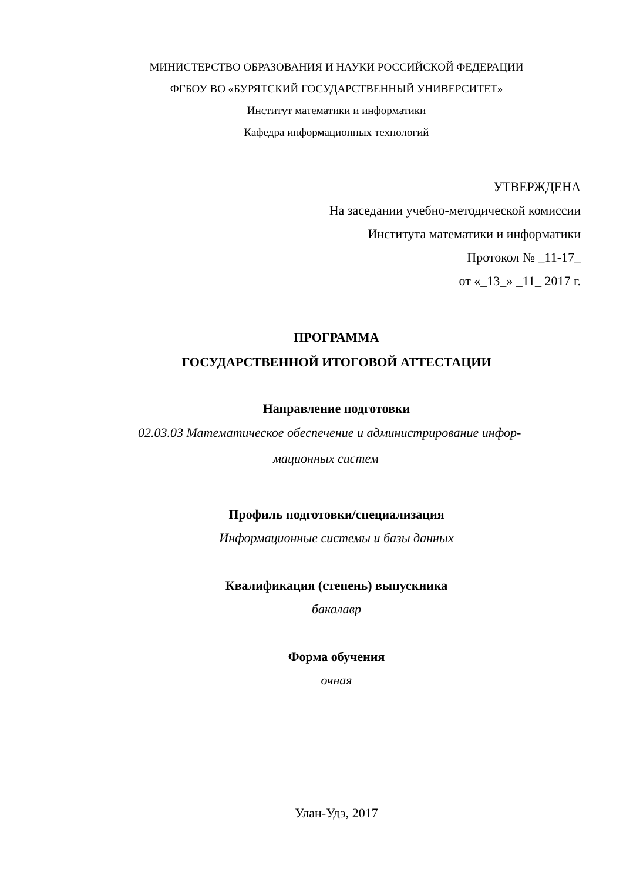МИНИСТЕРСТВО ОБРАЗОВАНИЯ И НАУКИ РОССИЙСКОЙ ФЕДЕРАЦИИ
ФГБОУ ВО «БУРЯТСКИЙ ГОСУДАРСТВЕННЫЙ УНИВЕРСИТЕТ»
Институт математики и информатики
Кафедра информационных технологий
УТВЕРЖДЕНА
На заседании учебно-методической комиссии
Института математики и информатики
Протокол № _11-17_
от «_13_» _11_ 2017 г.
ПРОГРАММА
ГОСУДАРСТВЕННОЙ ИТОГОВОЙ АТТЕСТАЦИИ
Направление подготовки
02.03.03 Математическое обеспечение и администрирование инфор-
мационных систем
Профиль подготовки/специализация
Информационные системы и базы данных
Квалификация (степень) выпускника
бакалавр
Форма обучения
очная
Улан-Удэ, 2017